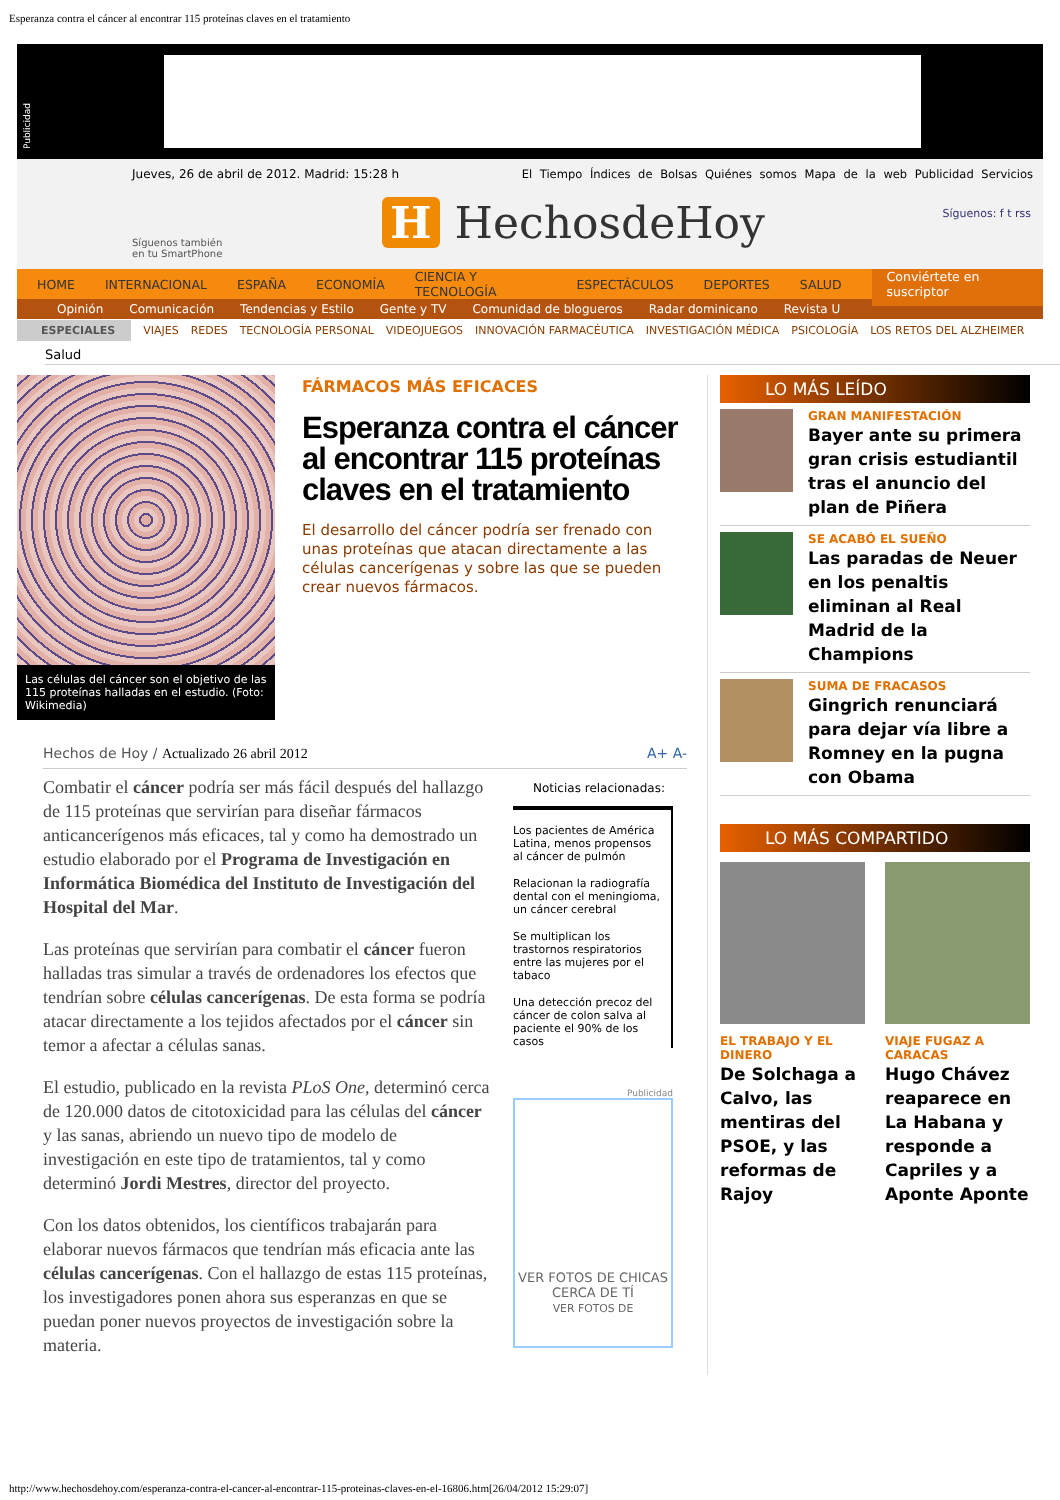Esperanza contra el cáncer al encontrar 115 proteínas claves en el tratamiento
Publicidad
Jueves, 26 de abril de 2012. Madrid: 15:28 h
El Tiempo Índices de Bolsas Quiénes somos Mapa de la web Publicidad Servicios
H HechosdeHoy
Síguenos también
en tu SmartPhone
Síguenos: f t rss
HOME INTERNACIONAL ESPAÑA ECONOMÍA CIENCIA Y TECNOLOGÍA ESPECTÁCULOS DEPORTES SALUD Conviértete en suscriptor
Opinión Comunicación Tendencias y Estilo Gente y TV Comunidad de blogueros Radar dominicano Revista U
ESPECIALES VIAJES REDES TECNOLOGÍA PERSONAL VIDEOJUEGOS INNOVACIÓN FARMACÉUTICA INVESTIGACIÓN MÉDICA PSICOLOGÍA LOS RETOS DEL ALZHEIMER
Salud
Las células del cáncer son el objetivo de las 115 proteínas halladas en el estudio. (Foto: Wikimedia)
FÁRMACOS MÁS EFICACES
Esperanza contra el cáncer al encontrar 115 proteínas claves en el tratamiento
El desarrollo del cáncer podría ser frenado con unas proteínas que atacan directamente a las células cancerígenas y sobre las que se pueden crear nuevos fármacos.
Hechos de Hoy / Actualizado 26 abril 2012 A+ A-
Combatir el cáncer podría ser más fácil después del hallazgo de 115 proteínas que servirían para diseñar fármacos anticancerígenos más eficaces, tal y como ha demostrado un estudio elaborado por el Programa de Investigación en Informática Biomédica del Instituto de Investigación del Hospital del Mar.
Las proteínas que servirían para combatir el cáncer fueron halladas tras simular a través de ordenadores los efectos que tendrían sobre células cancerígenas. De esta forma se podría atacar directamente a los tejidos afectados por el cáncer sin temor a afectar a células sanas.
El estudio, publicado en la revista PLoS One, determinó cerca de 120.000 datos de citotoxicidad para las células del cáncer y las sanas, abriendo un nuevo tipo de modelo de investigación en este tipo de tratamientos, tal y como determinó Jordi Mestres, director del proyecto.
Con los datos obtenidos, los científicos trabajarán para elaborar nuevos fármacos que tendrían más eficacia ante las células cancerígenas. Con el hallazgo de estas 115 proteínas, los investigadores ponen ahora sus esperanzas en que se puedan poner nuevos proyectos de investigación sobre la materia.
Noticias relacionadas:
Los pacientes de América Latina, menos propensos al cáncer de pulmón
Relacionan la radiografía dental con el meningioma, un cáncer cerebral
Se multiplican los trastornos respiratorios entre las mujeres por el tabaco
Una detección precoz del cáncer de colon salva al paciente el 90% de los casos
Publicidad
VER FOTOS DE CHICAS CERCA DE TÍ
VER FOTOS DE
LO MÁS LEÍDO
GRAN MANIFESTACIÓN
Bayer ante su primera gran crisis estudiantil tras el anuncio del plan de Piñera
SE ACABÓ EL SUEÑO
Las paradas de Neuer en los penaltis eliminan al Real Madrid de la Champions
SUMA DE FRACASOS
Gingrich renunciará para dejar vía libre a Romney en la pugna con Obama
LO MÁS COMPARTIDO
EL TRABAJO Y EL DINERO
De Solchaga a Calvo, las mentiras del PSOE, y las reformas de Rajoy
VIAJE FUGAZ A CARACAS
Hugo Chávez reaparece en La Habana y responde a Capriles y a Aponte Aponte
http://www.hechosdehoy.com/esperanza-contra-el-cancer-al-encontrar-115-proteinas-claves-en-el-16806.htm[26/04/2012 15:29:07]